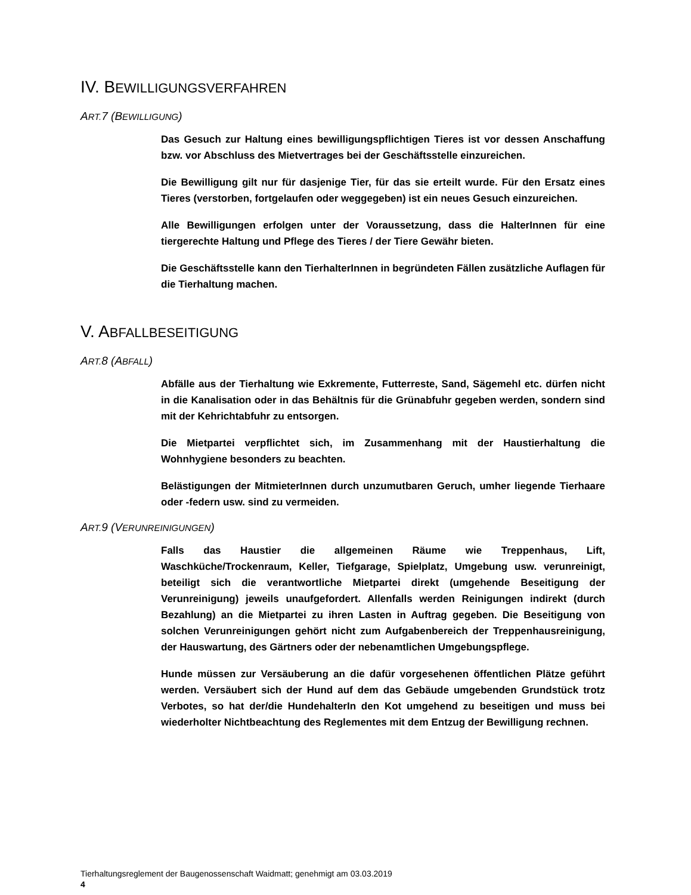IV. BEWILLIGUNGSVERFAHREN
ART. 7 (BEWILLIGUNG)
Das Gesuch zur Haltung eines bewilligungspflichtigen Tieres ist vor dessen Anschaffung bzw. vor Abschluss des Mietvertrages bei der Geschäftsstelle einzureichen.
Die Bewilligung gilt nur für dasjenige Tier, für das sie erteilt wurde. Für den Ersatz eines Tieres (verstorben, fortgelaufen oder weggegeben) ist ein neues Gesuch einzureichen.
Alle Bewilligungen erfolgen unter der Voraussetzung, dass die HalterInnen für eine tiergerechte Haltung und Pflege des Tieres / der Tiere Gewähr bieten.
Die Geschäftsstelle kann den TierhalterInnen in begründeten Fällen zusätzliche Auflagen für die Tierhaltung machen.
V. ABFALLBESEITIGUNG
ART. 8 (ABFALL)
Abfälle aus der Tierhaltung wie Exkremente, Futterreste, Sand, Sägemehl etc. dürfen nicht in die Kanalisation oder in das Behältnis für die Grünabfuhr gegeben werden, sondern sind mit der Kehrichtabfuhr zu entsorgen.
Die Mietpartei verpflichtet sich, im Zusammenhang mit der Haustierhaltung die Wohnhygiene besonders zu beachten.
Belästigungen der MitmieterInnen durch unzumutbaren Geruch, umher liegende Tierhaare oder -federn usw. sind zu vermeiden.
ART. 9 (VERUNREINIGUNGEN)
Falls das Haustier die allgemeinen Räume wie Treppenhaus, Lift, Waschküche/Trockenraum, Keller, Tiefgarage, Spielplatz, Umgebung usw. verunreinigt, beteiligt sich die verantwortliche Mietpartei direkt (umgehende Beseitigung der Verunreinigung) jeweils unaufgefordert. Allenfalls werden Reinigungen indirekt (durch Bezahlung) an die Mietpartei zu ihren Lasten in Auftrag gegeben. Die Beseitigung von solchen Verunreinigungen gehört nicht zum Aufgabenbereich der Treppenhausreinigung, der Hauswartung, des Gärtners oder der nebenamtlichen Umgebungspflege.
Hunde müssen zur Versäuberung an die dafür vorgesehenen öffentlichen Plätze geführt werden. Versäubert sich der Hund auf dem das Gebäude umgebenden Grundstück trotz Verbotes, so hat der/die HundehalterIn den Kot umgehend zu beseitigen und muss bei wiederholter Nichtbeachtung des Reglementes mit dem Entzug der Bewilligung rechnen.
Tierhaltungsreglement der Baugenossenschaft Waidmatt; genehmigt am 03.03.2019
4